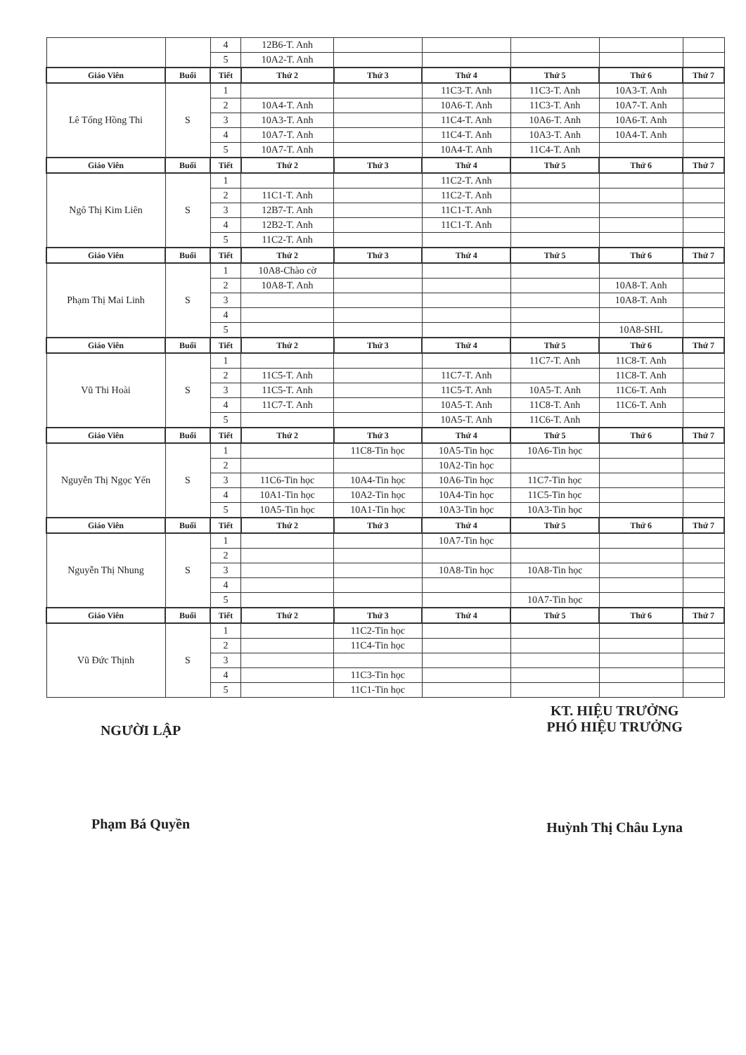| | | 4 | 12B6-T. Anh | | | | | |
| | | 5 | 10A2-T. Anh | | | | | |
| Giáo Viên | Buổi | Tiết | Thứ 2 | Thứ 3 | Thứ 4 | Thứ 5 | Thứ 6 | Thứ 7 |
| Lê Tống Hồng Thi | S | 1 | | | 11C3-T. Anh | 11C3-T. Anh | 10A3-T. Anh | |
| | | 2 | 10A4-T. Anh | | 10A6-T. Anh | 11C3-T. Anh | 10A7-T. Anh | |
| | | 3 | 10A3-T. Anh | | 11C4-T. Anh | 10A6-T. Anh | 10A6-T. Anh | |
| | | 4 | 10A7-T. Anh | | 11C4-T. Anh | 10A3-T. Anh | 10A4-T. Anh | |
| | | 5 | 10A7-T. Anh | | 10A4-T. Anh | 11C4-T. Anh | | |
| Giáo Viên | Buổi | Tiết | Thứ 2 | Thứ 3 | Thứ 4 | Thứ 5 | Thứ 6 | Thứ 7 |
| Ngô Thị Kim Liên | S | 1 | | | 11C2-T. Anh | | | |
| | | 2 | 11C1-T. Anh | | 11C2-T. Anh | | | |
| | | 3 | 12B7-T. Anh | | 11C1-T. Anh | | | |
| | | 4 | 12B2-T. Anh | | 11C1-T. Anh | | | |
| | | 5 | 11C2-T. Anh | | | | | |
| Giáo Viên | Buổi | Tiết | Thứ 2 | Thứ 3 | Thứ 4 | Thứ 5 | Thứ 6 | Thứ 7 |
| Phạm Thị Mai Linh | S | 1 | 10A8-Chào cờ | | | | | |
| | | 2 | 10A8-T. Anh | | | | 10A8-T. Anh | |
| | | 3 | | | | | 10A8-T. Anh | |
| | | 4 | | | | | | |
| | | 5 | | | | | 10A8-SHL | |
| Giáo Viên | Buổi | Tiết | Thứ 2 | Thứ 3 | Thứ 4 | Thứ 5 | Thứ 6 | Thứ 7 |
| Vũ Thi Hoài | S | 1 | | | | 11C7-T. Anh | 11C8-T. Anh | |
| | | 2 | 11C5-T. Anh | | 11C7-T. Anh | | 11C8-T. Anh | |
| | | 3 | 11C5-T. Anh | | 11C5-T. Anh | 10A5-T. Anh | 11C6-T. Anh | |
| | | 4 | 11C7-T. Anh | | 10A5-T. Anh | 11C8-T. Anh | 11C6-T. Anh | |
| | | 5 | | | 10A5-T. Anh | 11C6-T. Anh | | |
| Giáo Viên | Buổi | Tiết | Thứ 2 | Thứ 3 | Thứ 4 | Thứ 5 | Thứ 6 | Thứ 7 |
| Nguyễn Thị Ngọc Yến | S | 1 | | 11C8-Tin học | 10A5-Tin học | 10A6-Tin học | | |
| | | 2 | | | 10A2-Tin học | | | |
| | | 3 | 11C6-Tin học | 10A4-Tin học | 10A6-Tin học | 11C7-Tin học | | |
| | | 4 | 10A1-Tin học | 10A2-Tin học | 10A4-Tin học | 11C5-Tin học | | |
| | | 5 | 10A5-Tin học | 10A1-Tin học | 10A3-Tin học | 10A3-Tin học | | |
| Giáo Viên | Buổi | Tiết | Thứ 2 | Thứ 3 | Thứ 4 | Thứ 5 | Thứ 6 | Thứ 7 |
| Nguyễn Thị Nhung | S | 1 | | | 10A7-Tin học | | | |
| | | 2 | | | | | | |
| | | 3 | | | 10A8-Tin học | 10A8-Tin học | | |
| | | 4 | | | | | | |
| | | 5 | | | | 10A7-Tin học | | |
| Giáo Viên | Buổi | Tiết | Thứ 2 | Thứ 3 | Thứ 4 | Thứ 5 | Thứ 6 | Thứ 7 |
| Vũ Đức Thịnh | S | 1 | | 11C2-Tin học | | | | |
| | | 2 | | 11C4-Tin học | | | | |
| | | 3 | | | | | | |
| | | 4 | | 11C3-Tin học | | | | |
| | | 5 | | 11C1-Tin học | | | | |
NGƯỜI LẬP
Phạm Bá Quyền
KT. HIỆU TRƯỞNG
PHÓ HIỆU TRƯỞNG
Huỳnh Thị Châu Lyna